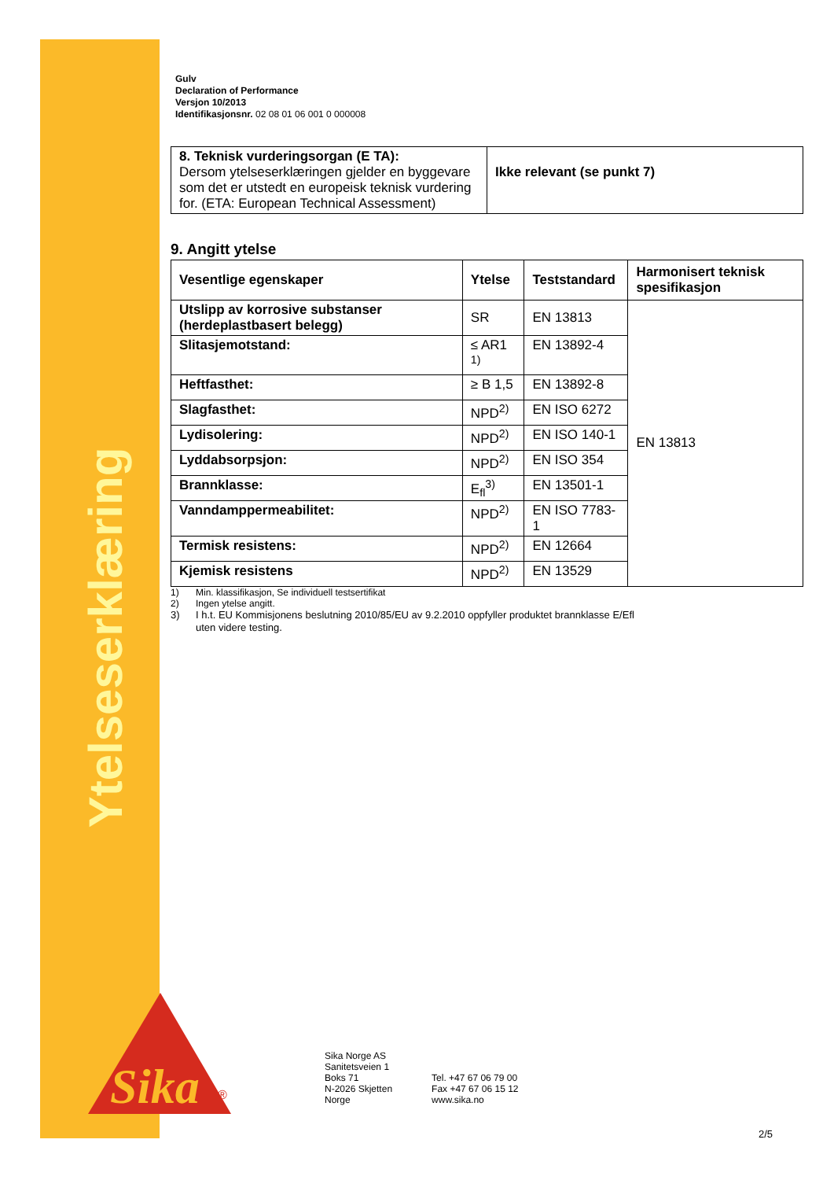Ytelseserklæring
Sika
®
Gulv
Declaration of Performance
Versjon 10/2013
Identifikasjonsnr. 02 08 01 06 001 0 000008
| 8. Teknisk vurderingsorgan (E TA): Dersom ytelseserklæringen gjelder en byggevare som det er utstedt en europeisk teknisk vurdering for. (ETA: European Technical Assessment) | Ikke relevant (se punkt 7) |
9. Angitt ytelse
| Vesentlige egenskaper | Ytelse | Teststandard | Harmonisert teknisk spesifikasjon |
| --- | --- | --- | --- |
| Utslipp av korrosive substanser (herdeplastbasert belegg) | SR | EN 13813 | EN 13813 |
| Slitasjemotstand: | ≤ AR1 <sup>1)</sup> | EN 13892-4 | |
| Heftfasthet: | ≥ B 1,5 | EN 13892-8 | |
| Slagfasthet: | NPD<sup>2)</sup> | EN ISO 6272 | |
| Lydisolering: | NPD<sup>2)</sup> | EN ISO 140-1 | |
| Lyddabsorpsjon: | NPD<sup>2)</sup> | EN ISO 354 | |
| Brannklasse: | E<sub>fl</sub><sup>3)</sup> | EN 13501-1 | |
| Vanndamppermeabilitet: | NPD<sup>2)</sup> | EN ISO 7783-1 | |
| Termisk resistens: | NPD<sup>2)</sup> | EN 12664 | |
| Kjemisk resistens | NPD<sup>2)</sup> | EN 13529 | |
1) Min. klassifikasjon, Se individuell testsertifikat
2) Ingen ytelse angitt.
3) I h.t. EU Kommisjonens beslutning 2010/85/EU av 9.2.2010 oppfyller produktet brannklasse E/Efl
uten videre testing.
Sika Norge AS
Sanitetsveien 1
Boks 71
N-2026 Skjetten
Norge
Tel. +47 67 06 79 00
Fax +47 67 06 15 12
www.sika.no
2/5